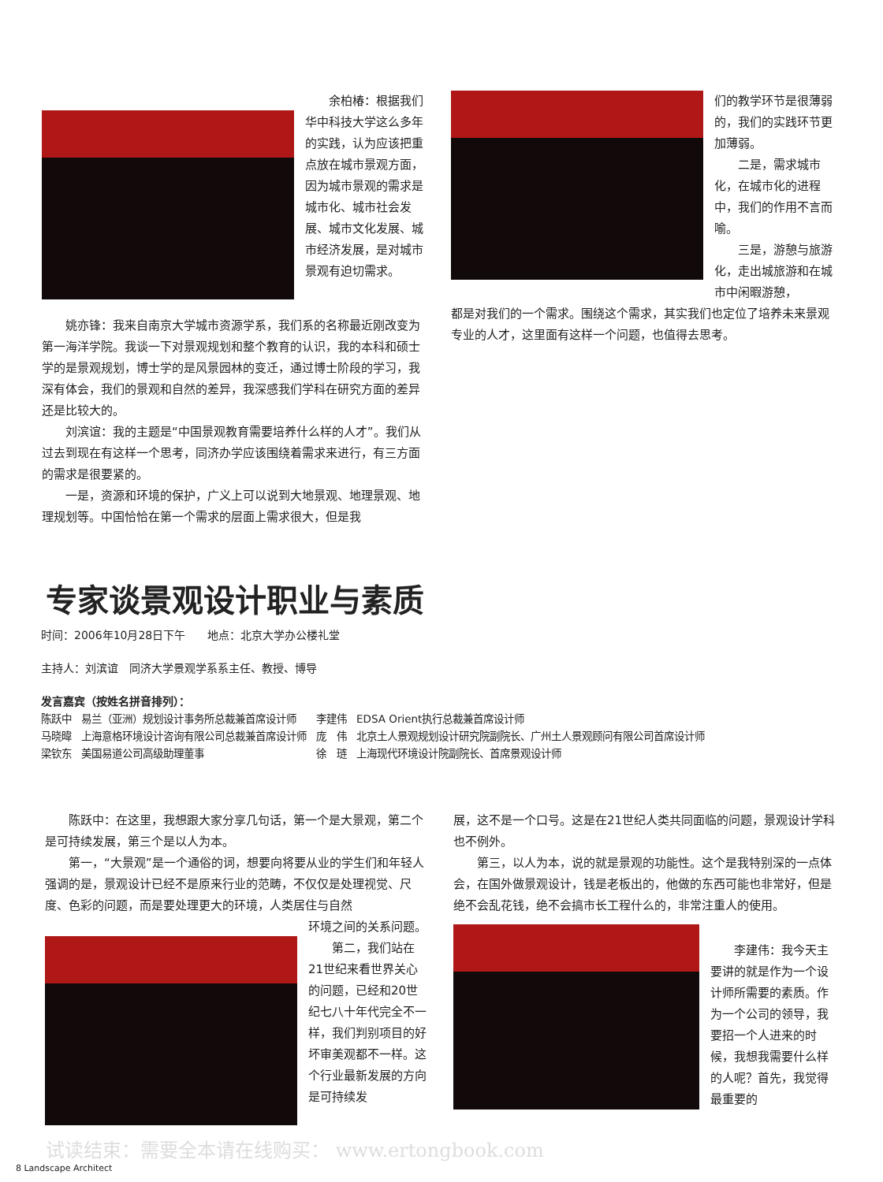余柏椿：根据我们华中科技大学这么多年的实践，认为应该把重点放在城市景观方面，因为城市景观的需求是城市化、城市社会发展、城市文化发展、城市经济发展，是对城市景观有迫切需求。
姚亦锋：我来自南京大学城市资源学系，我们系的名称最近刚改变为第一海洋学院。我谈一下对景观规划和整个教育的认识，我的本科和硕士学的是景观规划，博士学的是风景园林的变迁，通过博士阶段的学习，我深有体会，我们的景观和自然的差异，我深感我们学科在研究方面的差异还是比较大的。
刘滨谊：我的主题是“中国景观教育需要培养什么样的人才”。我们从过去到现在有这样一个思考，同济办学应该围绕着需求来进行，有三方面的需求是很要紧的。
一是，资源和环境的保护，广义上可以说到大地景观、地理景观、地理规划等。中国恰恰在第一个需求的层面上需求很大，但是我
们的教学环节是很薄弱的，我们的实践环节更加薄弱。
二是，需求城市化，在城市化的进程中，我们的作用不言而喻。
三是，游憩与旅游化，走出城旅游和在城市中闲暇游憩，
都是对我们的一个需求。围绕这个需求，其实我们也定位了培养未来景观专业的人才，这里面有这样一个问题，也值得去思考。
专家谈景观设计职业与素质
时间：2006年10月28日下午　　地点：北京大学办公楼礼堂
主持人：刘滨谊　同济大学景观学系系主任、教授、博导
发言嘉宾（按姓名拼音排列）：
| 陈跃中 | 易兰（亚洲）规划设计事务所总裁兼首席设计师 | 李建伟 | EDSA Orient执行总裁兼首席设计师 |
| 马晓暐 | 上海意格环境设计咨询有限公司总裁兼首席设计师 | 庞 伟 | 北京土人景观规划设计研究院副院长、广州土人景观顾问有限公司首席设计师 |
| 梁钦东 | 美国易道公司高级助理董事 | 徐 琏 | 上海现代环境设计院副院长、首席景观设计师 |
陈跃中：在这里，我想跟大家分享几句话，第一个是大景观，第二个是可持续发展，第三个是以人为本。
第一，“大景观”是一个通俗的词，想要向将要从业的学生们和年轻人强调的是，景观设计已经不是原来行业的范畴，不仅仅是处理视觉、尺度、色彩的问题，而是要处理更大的环境，人类居住与自然
环境之间的关系问题。
第二，我们站在21世纪来看世界关心的问题，已经和20世纪七八十年代完全不一样，我们判别项目的好坏审美观都不一样。这个行业最新发展的方向是可持续发
展，这不是一个口号。这是在21世纪人类共同面临的问题，景观设计学科也不例外。
第三，以人为本，说的就是景观的功能性。这个是我特别深的一点体会，在国外做景观设计，钱是老板出的，他做的东西可能也非常好，但是绝不会乱花钱，绝不会搞市长工程什么的，非常注重人的使用。
李建伟：我今天主要讲的就是作为一个设计师所需要的素质。作为一个公司的领导，我要招一个人进来的时候，我想我需要什么样的人呢？首先，我觉得最重要的
试读结束：需要全本请在线购买： www.ertongbook.com
8 Landscape Architect